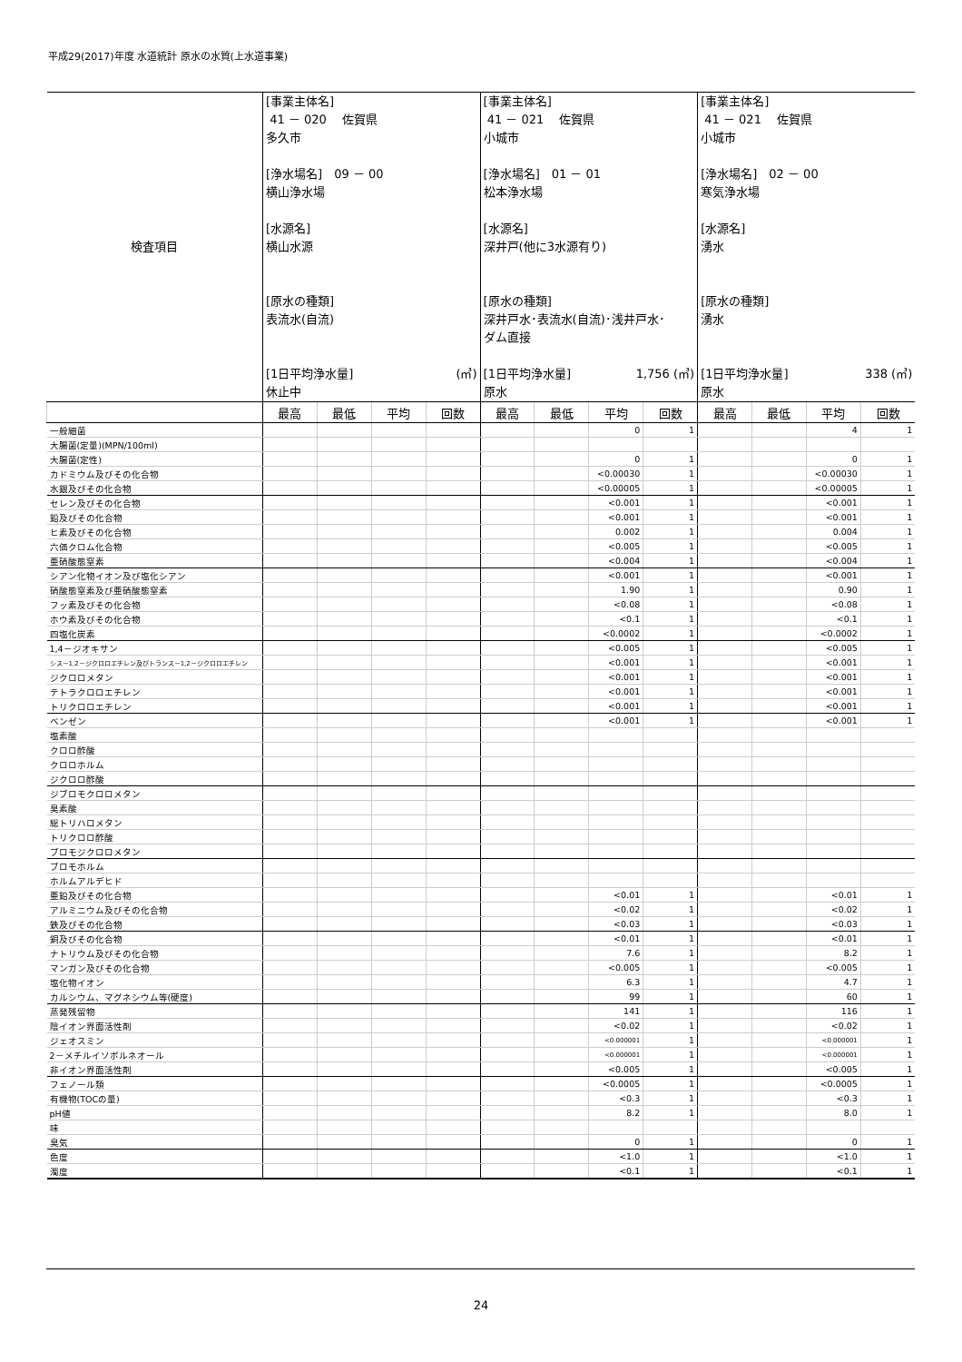平成29(2017)年度 水道統計 原水の水質(上水道事業)
| 検査項目 | [事業主体名] 41 － 020 佐賀県 多久市 [浄水場名] 09 － 00 横山浄水場 [水源名] 横山水源 [原水の種類] 表流水(自流) [1日平均浄水量] (㎥) 休止中 | | | | [事業主体名] 41 － 021 佐賀県 小城市 [浄水場名] 01 － 01 松本浄水場 [水源名] 深井戸(他に3水源有り) [原水の種類] 深井戸水･表流水(自流)･浅井戸水･ ダム直接 [1日平均浄水量] 1,756 (㎥) 原水 | | | | [事業主体名] 41 － 021 佐賀県 小城市 [浄水場名] 02 － 00 寒気浄水場 [水源名] 湧水 [原水の種類] 湧水 [1日平均浄水量] 338 (㎥) 原水 | | | |
| | 最高 | 最低 | 平均 | 回数 | 最高 | 最低 | 平均 | 回数 | 最高 | 最低 | 平均 | 回数 |
| 一般細菌 | | | | | | | 0 | 1 | | | 4 | 1 |
| 大腸菌(定量)(MPN/100ml) | | | | | | | | | | | | |
| 大腸菌(定性) | | | | | | | 0 | 1 | | | 0 | 1 |
| カドミウム及びその化合物 | | | | | | | <0.00030 | 1 | | | <0.00030 | 1 |
| 水銀及びその化合物 | | | | | | | <0.00005 | 1 | | | <0.00005 | 1 |
| セレン及びその化合物 | | | | | | | <0.001 | 1 | | | <0.001 | 1 |
| 鉛及びその化合物 | | | | | | | <0.001 | 1 | | | <0.001 | 1 |
| ヒ素及びその化合物 | | | | | | | 0.002 | 1 | | | 0.004 | 1 |
| 六価クロム化合物 | | | | | | | <0.005 | 1 | | | <0.005 | 1 |
| 亜硝酸態窒素 | | | | | | | <0.004 | 1 | | | <0.004 | 1 |
| シアン化物イオン及び塩化シアン | | | | | | | <0.001 | 1 | | | <0.001 | 1 |
| 硝酸態窒素及び亜硝酸態窒素 | | | | | | | 1.90 | 1 | | | 0.90 | 1 |
| フッ素及びその化合物 | | | | | | | <0.08 | 1 | | | <0.08 | 1 |
| ホウ素及びその化合物 | | | | | | | <0.1 | 1 | | | <0.1 | 1 |
| 四塩化炭素 | | | | | | | <0.0002 | 1 | | | <0.0002 | 1 |
| 1,4－ジオキサン | | | | | | | <0.005 | 1 | | | <0.005 | 1 |
| シス－1,2－ジクロロエチレン及びトランス－1,2－ジクロロエチレン | | | | | | | <0.001 | 1 | | | <0.001 | 1 |
| ジクロロメタン | | | | | | | <0.001 | 1 | | | <0.001 | 1 |
| テトラクロロエチレン | | | | | | | <0.001 | 1 | | | <0.001 | 1 |
| トリクロロエチレン | | | | | | | <0.001 | 1 | | | <0.001 | 1 |
| ベンゼン | | | | | | | <0.001 | 1 | | | <0.001 | 1 |
| 塩素酸 | | | | | | | | | | | | |
| クロロ酢酸 | | | | | | | | | | | | |
| クロロホルム | | | | | | | | | | | | |
| ジクロロ酢酸 | | | | | | | | | | | | |
| ジブロモクロロメタン | | | | | | | | | | | | |
| 臭素酸 | | | | | | | | | | | | |
| 総トリハロメタン | | | | | | | | | | | | |
| トリクロロ酢酸 | | | | | | | | | | | | |
| ブロモジクロロメタン | | | | | | | | | | | | |
| ブロモホルム | | | | | | | | | | | | |
| ホルムアルデヒド | | | | | | | | | | | | |
| 亜鉛及びその化合物 | | | | | | | <0.01 | 1 | | | <0.01 | 1 |
| アルミニウム及びその化合物 | | | | | | | <0.02 | 1 | | | <0.02 | 1 |
| 鉄及びその化合物 | | | | | | | <0.03 | 1 | | | <0.03 | 1 |
| 銅及びその化合物 | | | | | | | <0.01 | 1 | | | <0.01 | 1 |
| ナトリウム及びその化合物 | | | | | | | 7.6 | 1 | | | 8.2 | 1 |
| マンガン及びその化合物 | | | | | | | <0.005 | 1 | | | <0.005 | 1 |
| 塩化物イオン | | | | | | | 6.3 | 1 | | | 4.7 | 1 |
| カルシウム、マグネシウム等(硬度) | | | | | | | 99 | 1 | | | 60 | 1 |
| 蒸発残留物 | | | | | | | 141 | 1 | | | 116 | 1 |
| 陰イオン界面活性剤 | | | | | | | <0.02 | 1 | | | <0.02 | 1 |
| ジェオスミン | | | | | | | <0.000001 | 1 | | | <0.000001 | 1 |
| 2－メチルイソボルネオール | | | | | | | <0.000001 | 1 | | | <0.000001 | 1 |
| 非イオン界面活性剤 | | | | | | | <0.005 | 1 | | | <0.005 | 1 |
| フェノール類 | | | | | | | <0.0005 | 1 | | | <0.0005 | 1 |
| 有機物(TOCの量) | | | | | | | <0.3 | 1 | | | <0.3 | 1 |
| pH値 | | | | | | | 8.2 | 1 | | | 8.0 | 1 |
| 味 | | | | | | | | | | | | |
| 臭気 | | | | | | | 0 | 1 | | | 0 | 1 |
| 色度 | | | | | | | <1.0 | 1 | | | <1.0 | 1 |
| 濁度 | | | | | | | <0.1 | 1 | | | <0.1 | 1 |
24